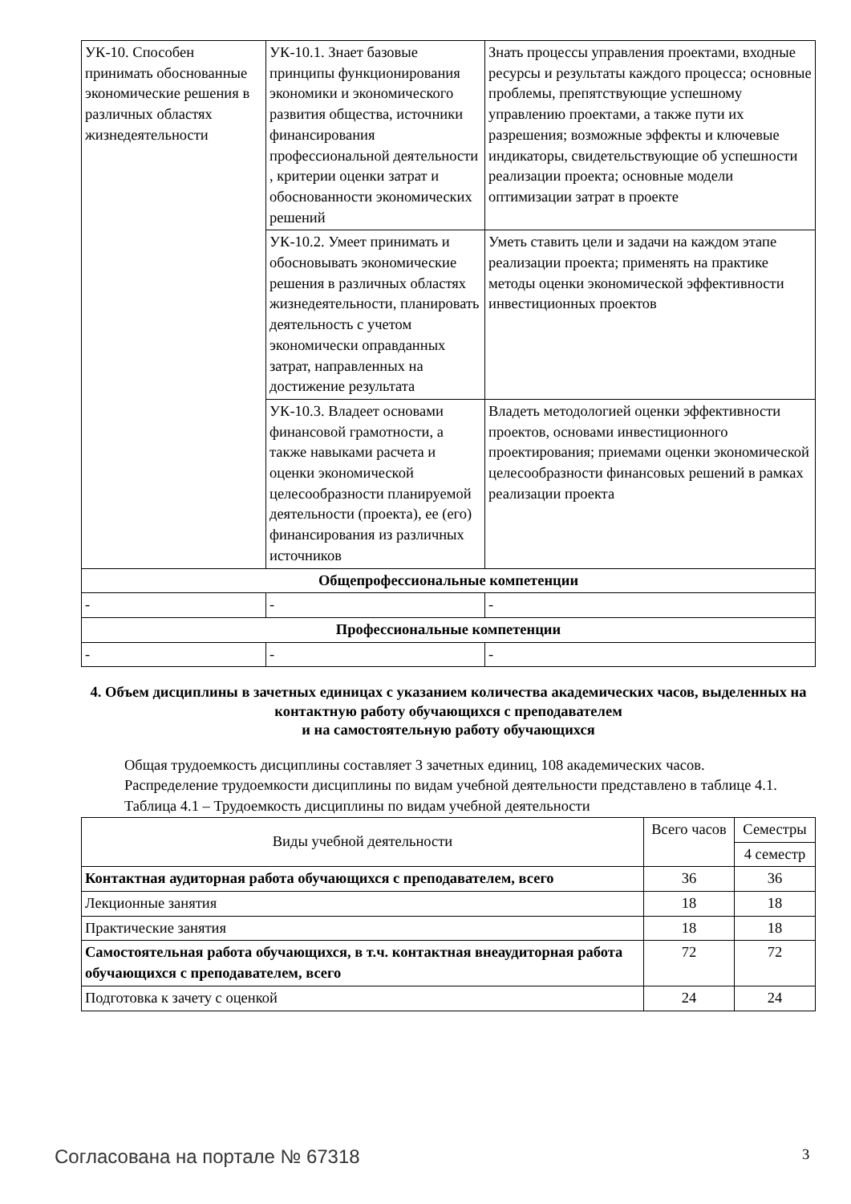| УК-10. Способен принимать обоснованные экономические решения в различных областях жизнедеятельности | УК-10.1. Знает базовые принципы функционирования экономики и экономического развития общества, источники финансирования профессиональной деятельности , критерии оценки затрат и обоснованности экономических решений | Знать процессы управления проектами, входные ресурсы и результаты каждого процесса; основные проблемы, препятствующие успешному управлению проектами, а также пути их разрешения; возможные эффекты и ключевые индикаторы, свидетельствующие об успешности реализации проекта; основные модели оптимизации затрат в проекте |
| | УК-10.2. Умеет принимать и обосновывать экономические решения в различных областях жизнедеятельности, планировать деятельность с учетом экономически оправданных затрат, направленных на достижение результата | Уметь ставить цели и задачи на каждом этапе реализации проекта; применять на практике методы оценки экономической эффективности инвестиционных проектов |
| | УК-10.3. Владеет основами финансовой грамотности, а также навыками расчета и оценки экономической целесообразности планируемой деятельности (проекта), ее (его) финансирования из различных источников | Владеть методологией оценки эффективности проектов, основами инвестиционного проектирования; приемами оценки экономической целесообразности финансовых решений в рамках реализации проекта |
| Общепрофессиональные компетенции | | |
| - | - | - |
| Профессиональные компетенции | | |
| - | - | - |
4. Объем дисциплины в зачетных единицах с указанием количества академических часов, выделенных на контактную работу обучающихся с преподавателем
и на самостоятельную работу обучающихся
Общая трудоемкость дисциплины составляет 3 зачетных единиц, 108 академических часов.
Распределение трудоемкости дисциплины по видам учебной деятельности представлено в таблице 4.1.
Таблица 4.1 – Трудоемкость дисциплины по видам учебной деятельности
| Виды учебной деятельности | Всего часов | Семестры |
| | | 4 семестр |
| Контактная аудиторная работа обучающихся с преподавателем, всего | 36 | 36 |
| Лекционные занятия | 18 | 18 |
| Практические занятия | 18 | 18 |
| Самостоятельная работа обучающихся, в т.ч. контактная внеаудиторная работа обучающихся с преподавателем, всего | 72 | 72 |
| Подготовка к зачету с оценкой | 24 | 24 |
Согласована на портале № 67318 3